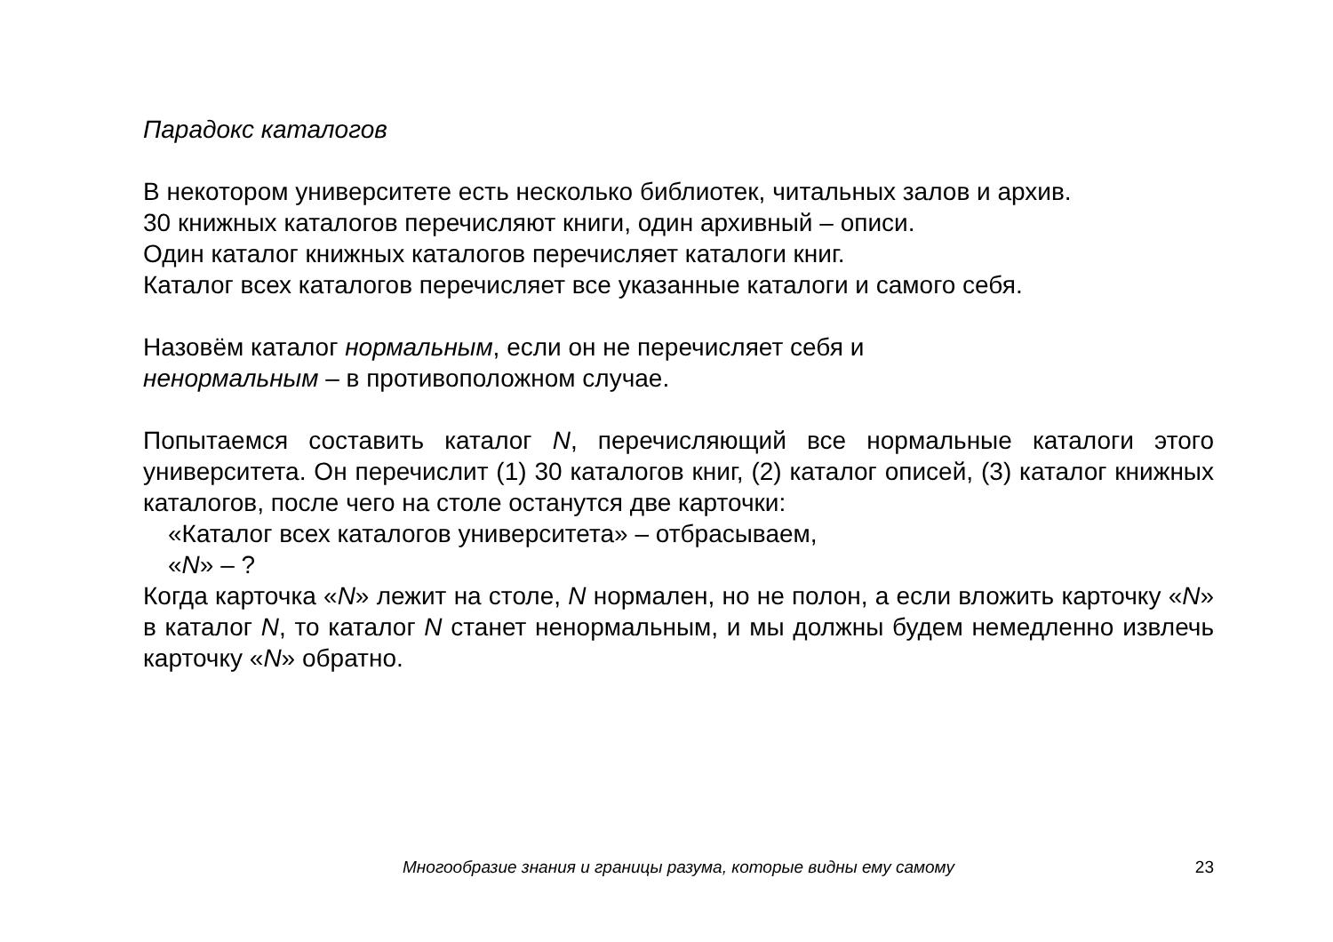Парадокс каталогов
В некотором университете есть несколько библиотек, читальных залов и архив.
30 книжных каталогов перечисляют книги, один архивный – описи.
Один каталог книжных каталогов перечисляет каталоги книг.
Каталог всех каталогов перечисляет все указанные каталоги и самого себя.
Назовём каталог нормальным, если он не перечисляет себя и
ненормальным – в противоположном случае.
Попытаемся составить каталог N, перечисляющий все нормальные каталоги этого университета. Он перечислит (1) 30 каталогов книг, (2) каталог описей, (3) каталог книжных каталогов, после чего на столе останутся две карточки:
«Каталог всех каталогов университета» – отбрасываем,
«N» – ?
Когда карточка «N» лежит на столе, N нормален, но не полон, а если вложить карточку «N» в каталог N, то каталог N станет ненормальным, и мы должны будем немедленно извлечь карточку «N» обратно.
Многообразие знания и границы разума, которые видны ему самому
23